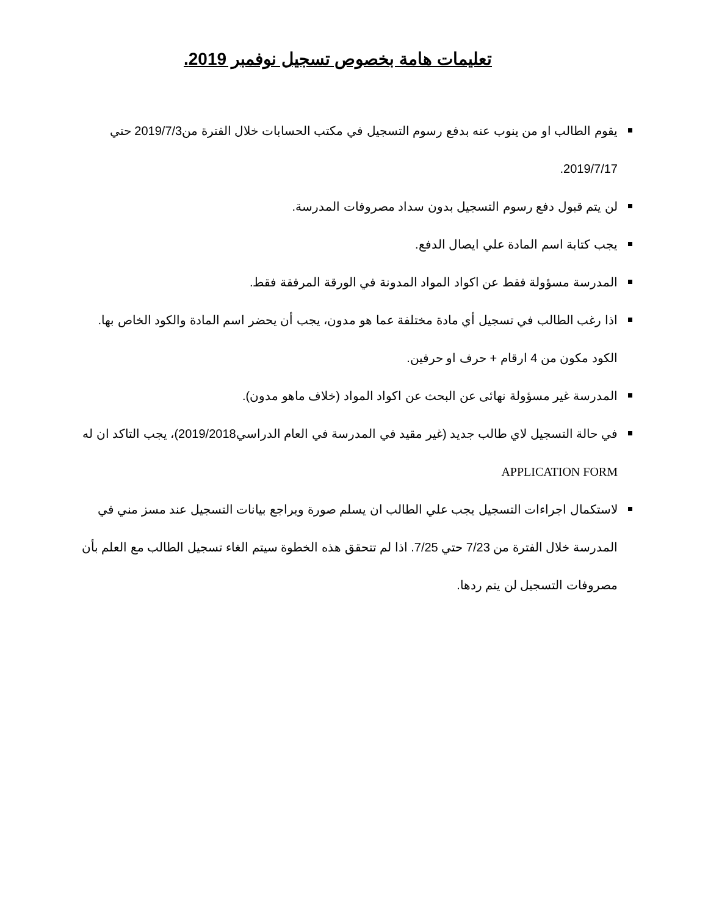تعليمات هامة بخصوص تسجيل نوفمبر 2019.
يقوم الطالب او من ينوب عنه بدفع رسوم التسجيل في مكتب الحسابات خلال الفترة من2019/7/3 حتي 2019/7/17.
لن يتم قبول دفع رسوم التسجيل بدون سداد مصروفات المدرسة.
يجب كتابة اسم المادة علي ايصال الدفع.
المدرسة مسؤولة فقط عن اكواد المواد المدونة في الورقة المرفقة فقط.
اذا رغب الطالب في تسجيل أي مادة مختلفة عما هو مدون، يجب أن يحضر اسم المادة والكود الخاص بها.
الكود مكون من 4 ارقام + حرف او حرفين.
المدرسة غير مسؤولة نهائى عن البحث عن اكواد المواد (خلاف ماهو مدون).
في حالة التسجيل لاي طالب جديد (غير مقيد في المدرسة في العام الدراسي2019/2018)، يجب التاكد ان له
APPLICATION FORM
لاستكمال اجراءات التسجيل يجب علي الطالب ان يسلم صورة ويراجع بيانات التسجيل عند مسز مني في المدرسة خلال الفترة من 7/23 حتي 7/25. اذا لم تتحقق هذه الخطوة سيتم الغاء تسجيل الطالب مع العلم بأن مصروفات التسجيل لن يتم ردها.